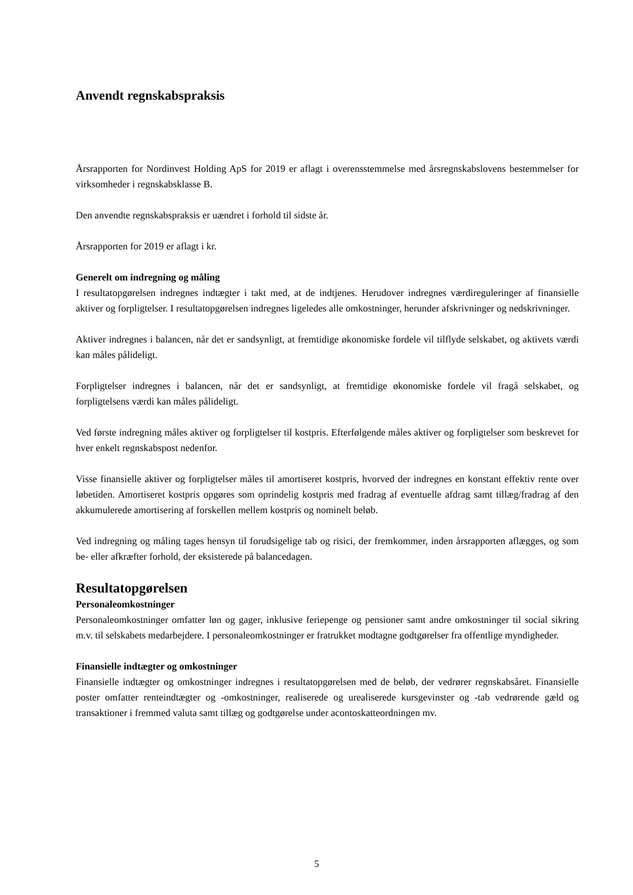Anvendt regnskabspraksis
Årsrapporten for Nordinvest Holding ApS for 2019 er aflagt i overensstemmelse med årsregnskabslovens bestemmelser for virksomheder i regnskabsklasse B.
Den anvendte regnskabspraksis er uændret i forhold til sidste år.
Årsrapporten for 2019 er aflagt i kr.
Generelt om indregning og måling
I resultatopgørelsen indregnes indtægter i takt med, at de indtjenes. Herudover indregnes værdireguleringer af finansielle aktiver og forpligtelser. I resultatopgørelsen indregnes ligeledes alle omkostninger, herunder afskrivninger og nedskrivninger.
Aktiver indregnes i balancen, når det er sandsynligt, at fremtidige økonomiske fordele vil tilflyde selskabet, og aktivets værdi kan måles pålideligt.
Forpligtelser indregnes i balancen, når det er sandsynligt, at fremtidige økonomiske fordele vil fragå selskabet, og forpligtelsens værdi kan måles pålideligt.
Ved første indregning måles aktiver og forpligtelser til kostpris. Efterfølgende måles aktiver og forpligtelser som beskrevet for hver enkelt regnskabspost nedenfor.
Visse finansielle aktiver og forpligtelser måles til amortiseret kostpris, hvorved der indregnes en konstant effektiv rente over løbetiden. Amortiseret kostpris opgøres som oprindelig kostpris med fradrag af eventuelle afdrag samt tillæg/fradrag af den akkumulerede amortisering af forskellen mellem kostpris og nominelt beløb.
Ved indregning og måling tages hensyn til forudsigelige tab og risici, der fremkommer, inden årsrapporten aflægges, og som be- eller afkræfter forhold, der eksisterede på balancedagen.
Resultatopgørelsen
Personaleomkostninger
Personaleomkostninger omfatter løn og gager, inklusive feriepenge og pensioner samt andre omkostninger til social sikring m.v. til selskabets medarbejdere. I personaleomkostninger er fratrukket modtagne godtgørelser fra offentlige myndigheder.
Finansielle indtægter og omkostninger
Finansielle indtægter og omkostninger indregnes i resultatopgørelsen med de beløb, der vedrører regnskabsåret. Finansielle poster omfatter renteindtægter og -omkostninger, realiserede og urealiserede kursgevinster og -tab vedrørende gæld og transaktioner i fremmed valuta samt tillæg og godtgørelse under acontoskatteordningen mv.
5